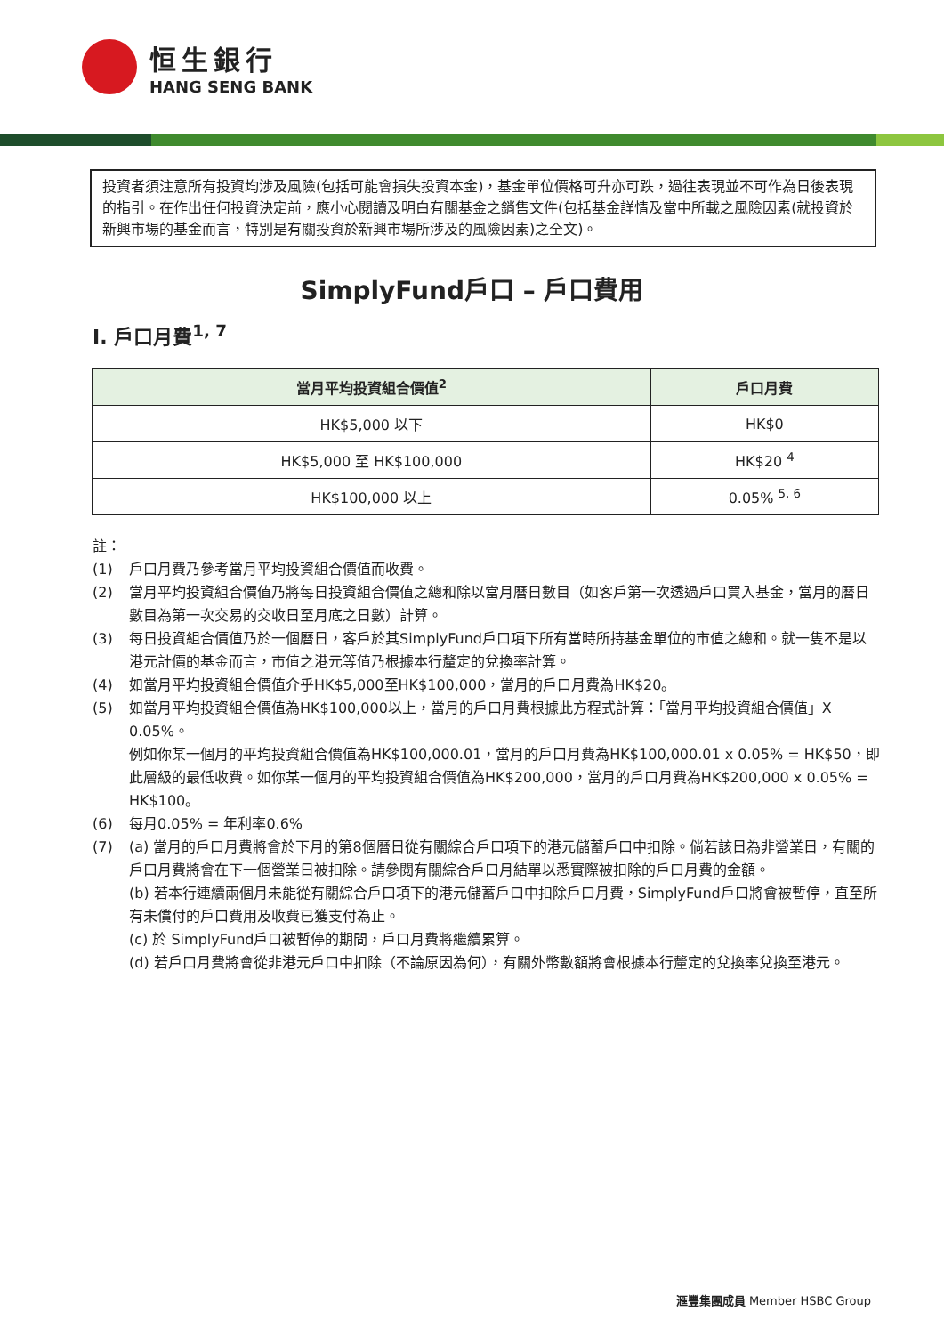恒生銀行
HANG SENG BANK
投資者須注意所有投資均涉及風險(包括可能會損失投資本金)，基金單位價格可升亦可跌，過往表現並不可作為日後表現的指引。在作出任何投資決定前，應小心閱讀及明白有關基金之銷售文件(包括基金詳情及當中所載之風險因素(就投資於新興市場的基金而言，特別是有關投資於新興市場所涉及的風險因素)之全文)。
SimplyFund戶口 – 戶口費用
I. 戶口月費<sup>1, 7</sup>
| 當月平均投資組合價值<sup>2</sup> | 戶口月費 |
| --- | --- |
| HK$5,000 以下 | HK$0 |
| HK$5,000 至 HK$100,000 | HK$20 <sup>4</sup> |
| HK$100,000 以上 | 0.05% <sup>5, 6</sup> |
註：
(1) 戶口月費乃參考當月平均投資組合價值而收費。
(2) 當月平均投資組合價值乃將每日投資組合價值之總和除以當月曆日數目（如客戶第一次透過戶口買入基金，當月的曆日數目為第一次交易的交收日至月底之日數）計算。
(3) 每日投資組合價值乃於一個曆日，客戶於其SimplyFund戶口項下所有當時所持基金單位的市值之總和。就一隻不是以港元計價的基金而言，市值之港元等值乃根據本行釐定的兌換率計算。
(4) 如當月平均投資組合價值介乎HK$5,000至HK$100,000，當月的戶口月費為HK$20。
(5) 如當月平均投資組合價值為HK$100,000以上，當月的戶口月費根據此方程式計算：「當月平均投資組合價值」X 0.05%。
例如你某一個月的平均投資組合價值為HK$100,000.01，當月的戶口月費為HK$100,000.01 x 0.05% = HK$50，即此層級的最低收費。如你某一個月的平均投資組合價值為HK$200,000，當月的戶口月費為HK$200,000 x 0.05% = HK$100。
(6) 每月0.05% = 年利率0.6%
(7) (a) 當月的戶口月費將會於下月的第8個曆日從有關綜合戶口項下的港元儲蓄戶口中扣除。倘若該日為非營業日，有關的戶口月費將會在下一個營業日被扣除。請參閱有關綜合戶口月結單以悉實際被扣除的戶口月費的金額。
(b) 若本行連續兩個月未能從有關綜合戶口項下的港元儲蓄戶口中扣除戶口月費，SimplyFund戶口將會被暫停，直至所有未償付的戶口費用及收費已獲支付為止。
(c) 於 SimplyFund戶口被暫停的期間，戶口月費將繼續累算。
(d) 若戶口月費將會從非港元戶口中扣除（不論原因為何），有關外幣數額將會根據本行釐定的兌換率兌換至港元。
滙豐集團成員 Member HSBC Group